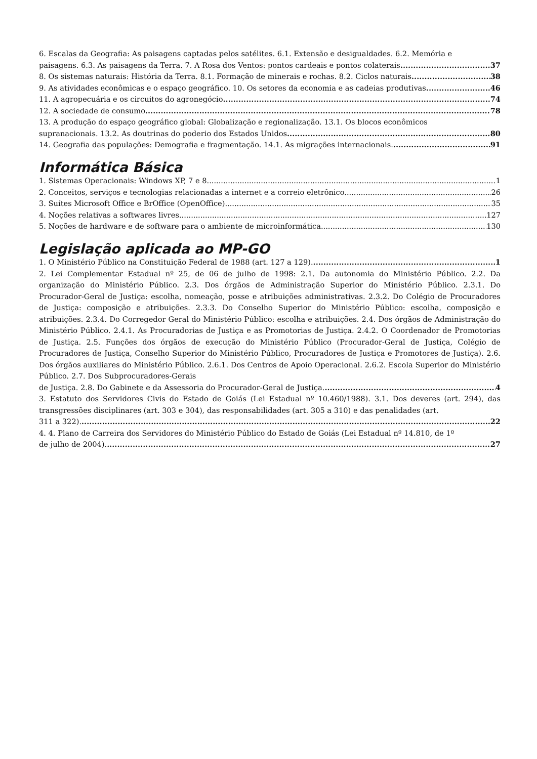6. Escalas da Geografia: As paisagens captadas pelos satélites. 6.1. Extensão e desigualdades. 6.2. Memória e
paisagens. 6.3. As paisagens da Terra. 7. A Rosa dos Ventos: pontos cardeais e pontos colaterais 37
8. Os sistemas naturais: História da Terra. 8.1. Formação de minerais e rochas. 8.2. Ciclos naturais 38
9. As atividades econômicas e o espaço geográfico. 10. Os setores da economia e as cadeias produtivas 46
11. A agropecuária e os circuitos do agronegócio 74
12. A sociedade de consumo 78
13. A produção do espaço geográfico global: Globalização e regionalização. 13.1. Os blocos econômicos
supranacionais. 13.2. As doutrinas do poderio dos Estados Unidos 80
14. Geografia das populações: Demografia e fragmentação. 14.1. As migrações internacionais. 91
Informática Básica
1. Sistemas Operacionais: Windows XP, 7 e 8. 1
2. Conceitos, serviços e tecnologias relacionadas a internet e a correio eletrônico. 26
3. Suítes Microsoft Office e BrOffice (OpenOffice). 35
4. Noções relativas a softwares livres. 127
5. Noções de hardware e de software para o ambiente de microinformática. 130
Legislação aplicada ao MP-GO
1. O Ministério Público na Constituição Federal de 1988 (art. 127 a 129). 1
2. Lei Complementar Estadual nº 25, de 06 de julho de 1998: 2.1. Da autonomia do Ministério Público. 2.2. Da organização do Ministério Público. 2.3. Dos órgãos de Administração Superior do Ministério Público. 2.3.1. Do Procurador-Geral de Justiça: escolha, nomeação, posse e atribuições administrativas. 2.3.2. Do Colégio de Procuradores de Justiça: composição e atribuições. 2.3.3. Do Conselho Superior do Ministério Público: escolha, composição e atribuições. 2.3.4. Do Corregedor Geral do Ministério Público: escolha e atribuições. 2.4. Dos órgãos de Administração do Ministério Público. 2.4.1. As Procuradorias de Justiça e as Promotorias de Justiça. 2.4.2. O Coordenador de Promotorias de Justiça. 2.5. Funções dos órgãos de execução do Ministério Público (Procurador-Geral de Justiça, Colégio de Procuradores de Justiça, Conselho Superior do Ministério Público, Procuradores de Justiça e Promotores de Justiça). 2.6. Dos órgãos auxiliares do Ministério Público. 2.6.1. Dos Centros de Apoio Operacional. 2.6.2. Escola Superior do Ministério Público. 2.7. Dos Subprocuradores-Gerais
de Justiça. 2.8. Do Gabinete e da Assessoria do Procurador-Geral de Justiça. 4
3. Estatuto dos Servidores Civis do Estado de Goiás (Lei Estadual nº 10.460/1988). 3.1. Dos deveres (art. 294), das transgressões disciplinares (art. 303 e 304), das responsabilidades (art. 305 a 310) e das penalidades (art.
311 a 322). 22
4. 4. Plano de Carreira dos Servidores do Ministério Público do Estado de Goiás (Lei Estadual nº 14.810, de 1º
de julho de 2004). 27